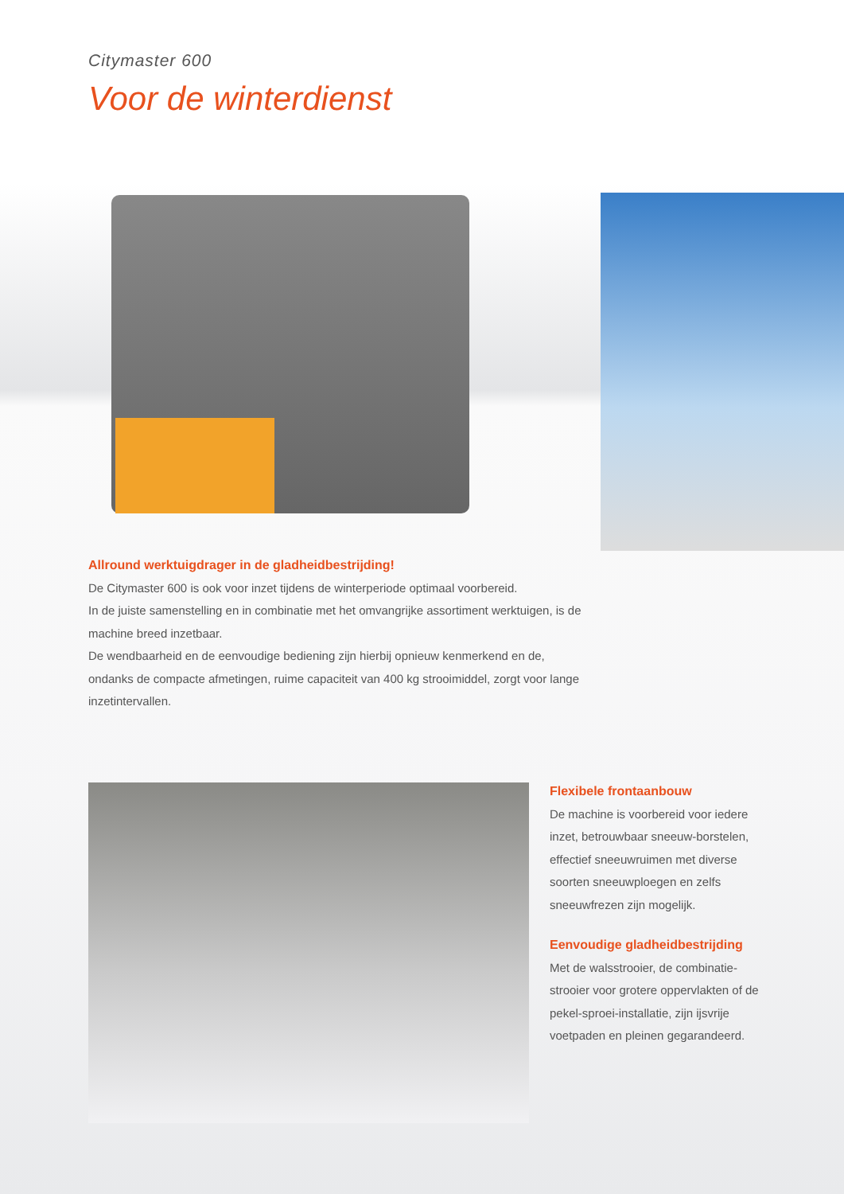Citymaster 600
Voor de winterdienst
Allround werktuigdrager in de gladheidbestrijding!
De Citymaster 600 is ook voor inzet tijdens de winterperiode optimaal voorbereid.
In de juiste samenstelling en in combinatie met het omvangrijke assortiment werktuigen, is de machine breed inzetbaar.
De wendbaarheid en de eenvoudige bediening zijn hierbij opnieuw kenmerkend en de, ondanks de compacte afmetingen, ruime capaciteit van 400 kg strooimiddel, zorgt voor lange inzetintervallen.
Flexibele frontaanbouw
De machine is voorbereid voor iedere inzet, betrouwbaar sneeuw-borstelen, effectief sneeuwruimen met diverse soorten sneeuwploegen en zelfs sneeuwfrezen zijn mogelijk.
Eenvoudige gladheidbestrijding
Met de walsstrooier, de combinatie-strooier voor grotere oppervlakten of de pekel-sproei-installatie, zijn ijsvrije voetpaden en pleinen gegarandeerd.